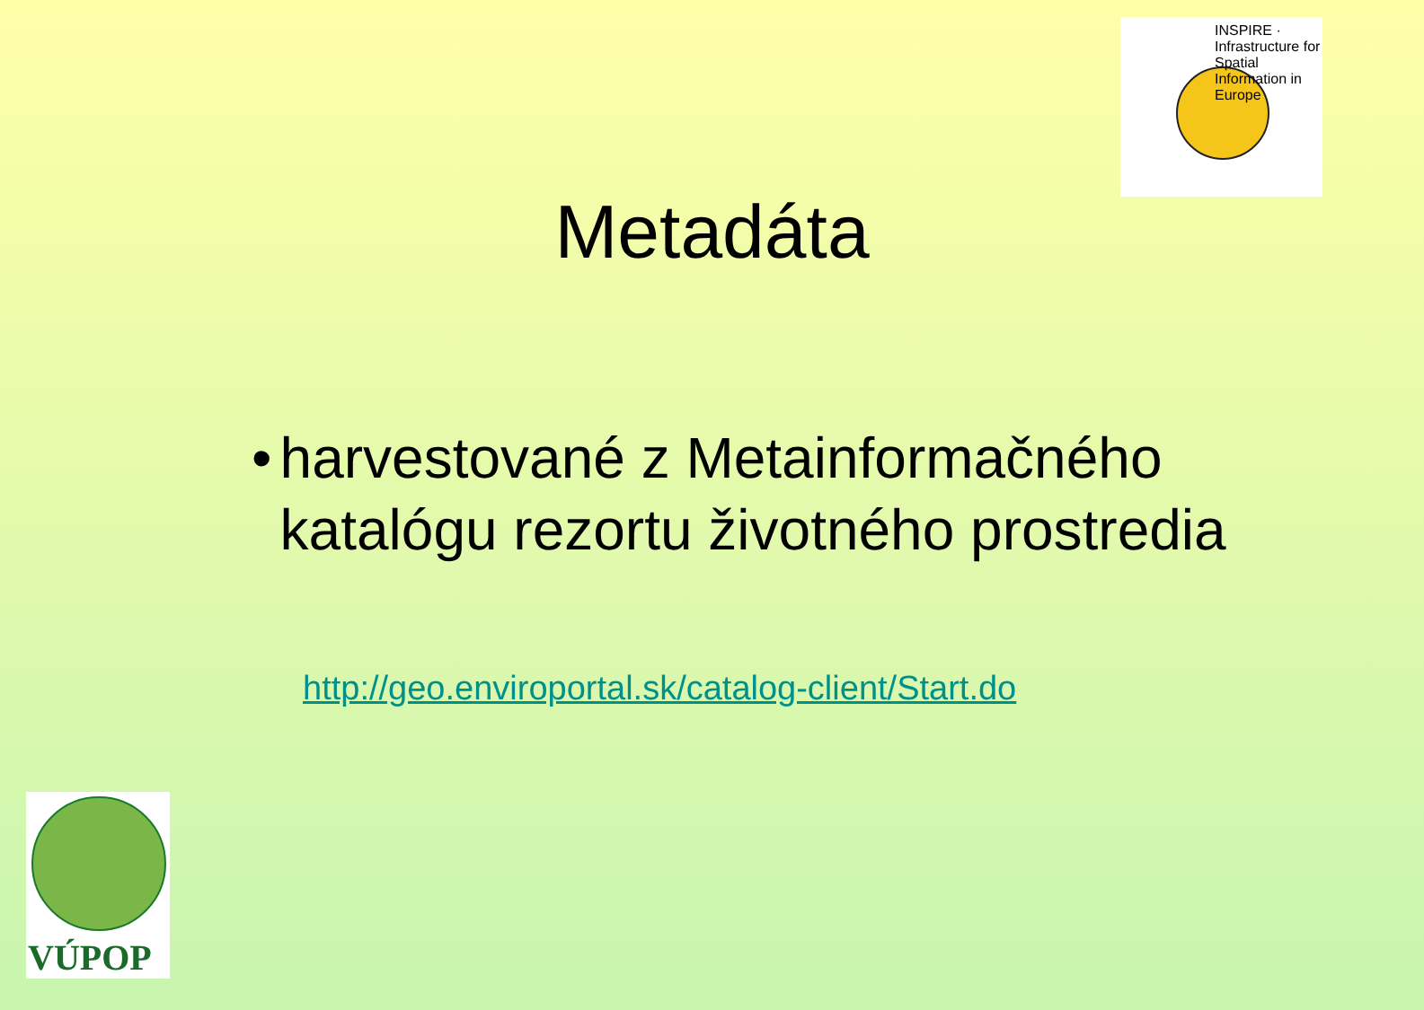INSPIRE · Infrastructure for Spatial Information in Europe
Metadáta
• harvestované z Metainformačného katalógu rezortu životného prostredia
http://geo.enviroportal.sk/catalog-client/Start.do
VÚPOP